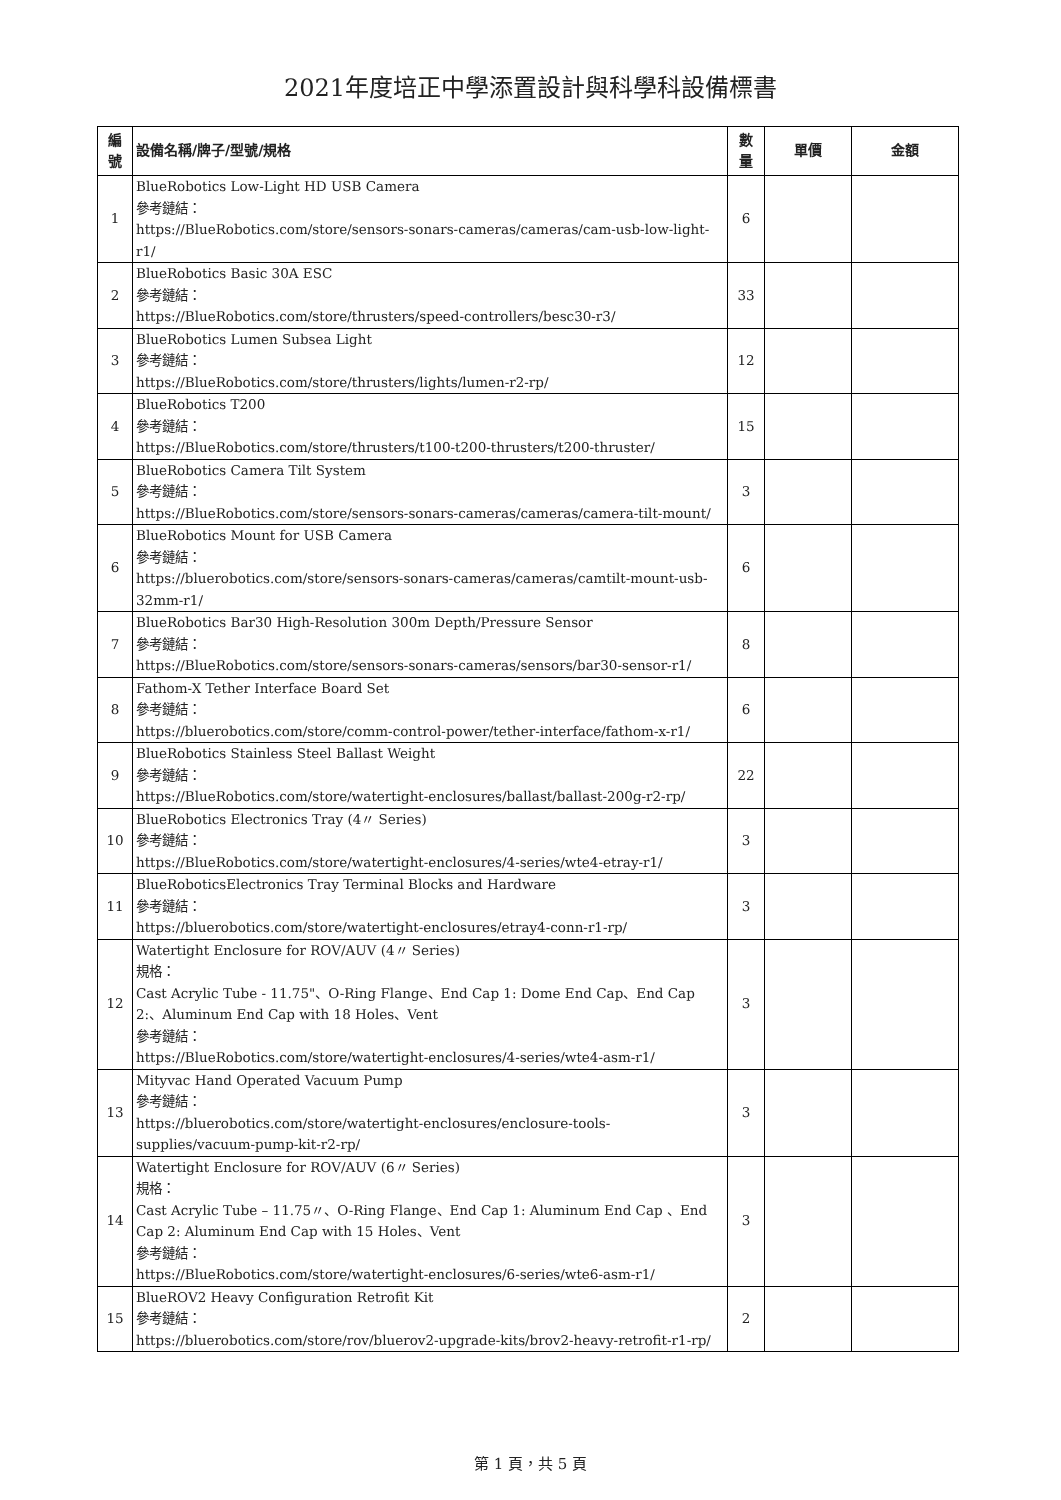2021年度培正中學添置設計與科學科設備標書
| 編 號 | 設備名稱/牌子/型號/規格 | 數 量 | 單價 | 金額 |
| --- | --- | --- | --- | --- |
| 1 | BlueRobotics Low-Light HD USB Camera 參考鏈結： https://BlueRobotics.com/store/sensors-sonars-cameras/cameras/cam-usb-low-light-r1/ | 6 | | |
| 2 | BlueRobotics Basic 30A ESC 參考鏈結： https://BlueRobotics.com/store/thrusters/speed-controllers/besc30-r3/ | 33 | | |
| 3 | BlueRobotics Lumen Subsea Light 參考鏈結： https://BlueRobotics.com/store/thrusters/lights/lumen-r2-rp/ | 12 | | |
| 4 | BlueRobotics T200 參考鏈結： https://BlueRobotics.com/store/thrusters/t100-t200-thrusters/t200-thruster/ | 15 | | |
| 5 | BlueRobotics Camera Tilt System 參考鏈結： https://BlueRobotics.com/store/sensors-sonars-cameras/cameras/camera-tilt-mount/ | 3 | | |
| 6 | BlueRobotics Mount for USB Camera 參考鏈結： https://bluerobotics.com/store/sensors-sonars-cameras/cameras/camtilt-mount-usb-32mm-r1/ | 6 | | |
| 7 | BlueRobotics Bar30 High-Resolution 300m Depth/Pressure Sensor 參考鏈結： https://BlueRobotics.com/store/sensors-sonars-cameras/sensors/bar30-sensor-r1/ | 8 | | |
| 8 | Fathom-X Tether Interface Board Set 參考鏈結： https://bluerobotics.com/store/comm-control-power/tether-interface/fathom-x-r1/ | 6 | | |
| 9 | BlueRobotics Stainless Steel Ballast Weight 參考鏈結： https://BlueRobotics.com/store/watertight-enclosures/ballast/ballast-200g-r2-rp/ | 22 | | |
| 10 | BlueRobotics Electronics Tray (4〃 Series) 參考鏈結： https://BlueRobotics.com/store/watertight-enclosures/4-series/wte4-etray-r1/ | 3 | | |
| 11 | BlueRoboticsElectronics Tray Terminal Blocks and Hardware 參考鏈結： https://bluerobotics.com/store/watertight-enclosures/etray4-conn-r1-rp/ | 3 | | |
| 12 | Watertight Enclosure for ROV/AUV (4〃 Series) 規格： Cast Acrylic Tube - 11.75"、O-Ring Flange、End Cap 1: Dome End Cap、End Cap 2:、Aluminum End Cap with 18 Holes、Vent 參考鏈結： https://BlueRobotics.com/store/watertight-enclosures/4-series/wte4-asm-r1/ | 3 | | |
| 13 | Mityvac Hand Operated Vacuum Pump 參考鏈結： https://bluerobotics.com/store/watertight-enclosures/enclosure-tools-supplies/vacuum-pump-kit-r2-rp/ | 3 | | |
| 14 | Watertight Enclosure for ROV/AUV (6〃 Series) 規格： Cast Acrylic Tube – 11.75〃、O-Ring Flange、End Cap 1: Aluminum End Cap 、End Cap 2: Aluminum End Cap with 15 Holes、Vent 參考鏈結： https://BlueRobotics.com/store/watertight-enclosures/6-series/wte6-asm-r1/ | 3 | | |
| 15 | BlueROV2 Heavy Configuration Retrofit Kit 參考鏈結： https://bluerobotics.com/store/rov/bluerov2-upgrade-kits/brov2-heavy-retrofit-r1-rp/ | 2 | | |
第 1 頁，共 5 頁